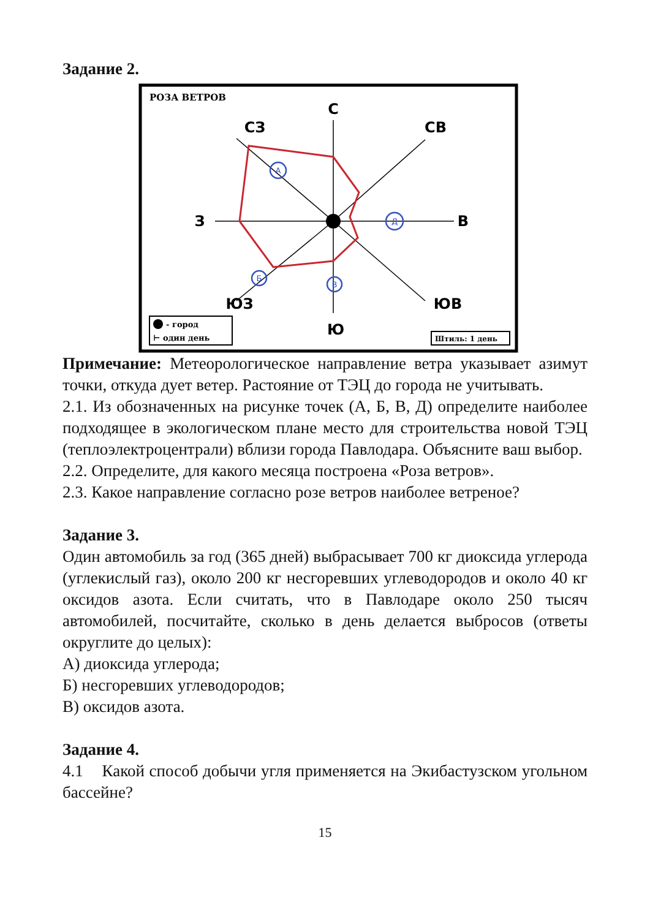Задание 2.
РОЗА ВЕТРОВ
С
СЗ
СВ
З
В
ЮЗ
ЮВ
Ю
А
Д
Б
В
- город
⊢ один день
Штиль: 1 день
Примечание: Метеорологическое направление ветра указывает азимут точки, откуда дует ветер. Растояние от ТЭЦ до города не учитывать.
2.1. Из обозначенных на рисунке точек (А, Б, В, Д) определите наиболее подходящее в экологическом плане место для строительства новой ТЭЦ (теплоэлектроцентрали) вблизи города Павлодара. Объясните ваш выбор.
2.2. Определите, для какого месяца построена «Роза ветров».
2.3. Какое направление согласно розе ветров наиболее ветреное?
Задание 3.
Один автомобиль за год (365 дней) выбрасывает 700 кг диоксида углерода (углекислый газ), около 200 кг несгоревших углеводородов и около 40 кг оксидов азота. Если считать, что в Павлодаре около 250 тысяч автомобилей, посчитайте, сколько в день делается выбросов (ответы округлите до целых):
А) диоксида углерода;
Б) несгоревших углеводородов;
В) оксидов азота.
Задание 4.
4.1 Какой способ добычи угля применяется на Экибастузском угольном бассейне?
15